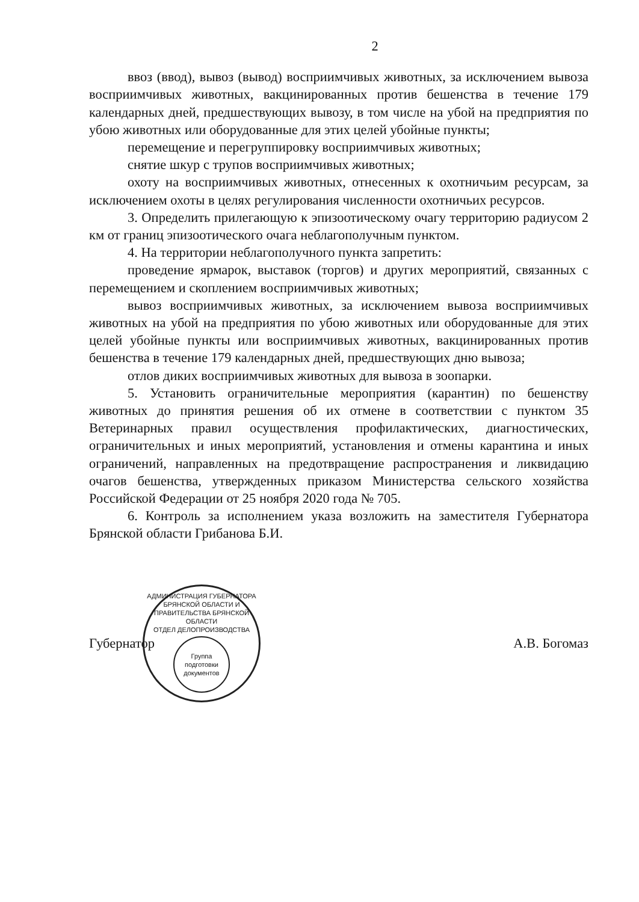2
ввоз (ввод), вывоз (вывод) восприимчивых животных, за исключением вывоза восприимчивых животных, вакцинированных против бешенства в течение 179 календарных дней, предшествующих вывозу, в том числе на убой на предприятия по убою животных или оборудованные для этих целей убойные пункты;
перемещение и перегруппировку восприимчивых животных;
снятие шкур с трупов восприимчивых животных;
охоту на восприимчивых животных, отнесенных к охотничьим ресурсам, за исключением охоты в целях регулирования численности охотничьих ресурсов.
3. Определить прилегающую к эпизоотическому очагу территорию радиусом 2 км от границ эпизоотического очага неблагополучным пунктом.
4. На территории неблагополучного пункта запретить:
проведение ярмарок, выставок (торгов) и других мероприятий, связанных с перемещением и скоплением восприимчивых животных;
вывоз восприимчивых животных, за исключением вывоза восприимчивых животных на убой на предприятия по убою животных или оборудованные для этих целей убойные пункты или восприимчивых животных, вакцинированных против бешенства в течение 179 календарных дней, предшествующих дню вывоза;
отлов диких восприимчивых животных для вывоза в зоопарки.
5. Установить ограничительные мероприятия (карантин) по бешенству животных до принятия решения об их отмене в соответствии с пунктом 35 Ветеринарных правил осуществления профилактических, диагностических, ограничительных и иных мероприятий, установления и отмены карантина и иных ограничений, направленных на предотвращение распространения и ликвидацию очагов бешенства, утвержденных приказом Министерства сельского хозяйства Российской Федерации от 25 ноября 2020 года № 705.
6. Контроль за исполнением указа возложить на заместителя Губернатора Брянской области Грибанова Б.И.
Губернатор
АДМИНИСТРАЦИЯ ГУБЕРНАТОРА БРЯНСКОЙ ОБЛАСТИ И ПРАВИТЕЛЬСТВА БРЯНСКОЙ ОБЛАСТИ
ОТДЕЛ ДЕЛОПРОИЗВОДСТВА
Группа подготовки документов
А.В. Богомаз